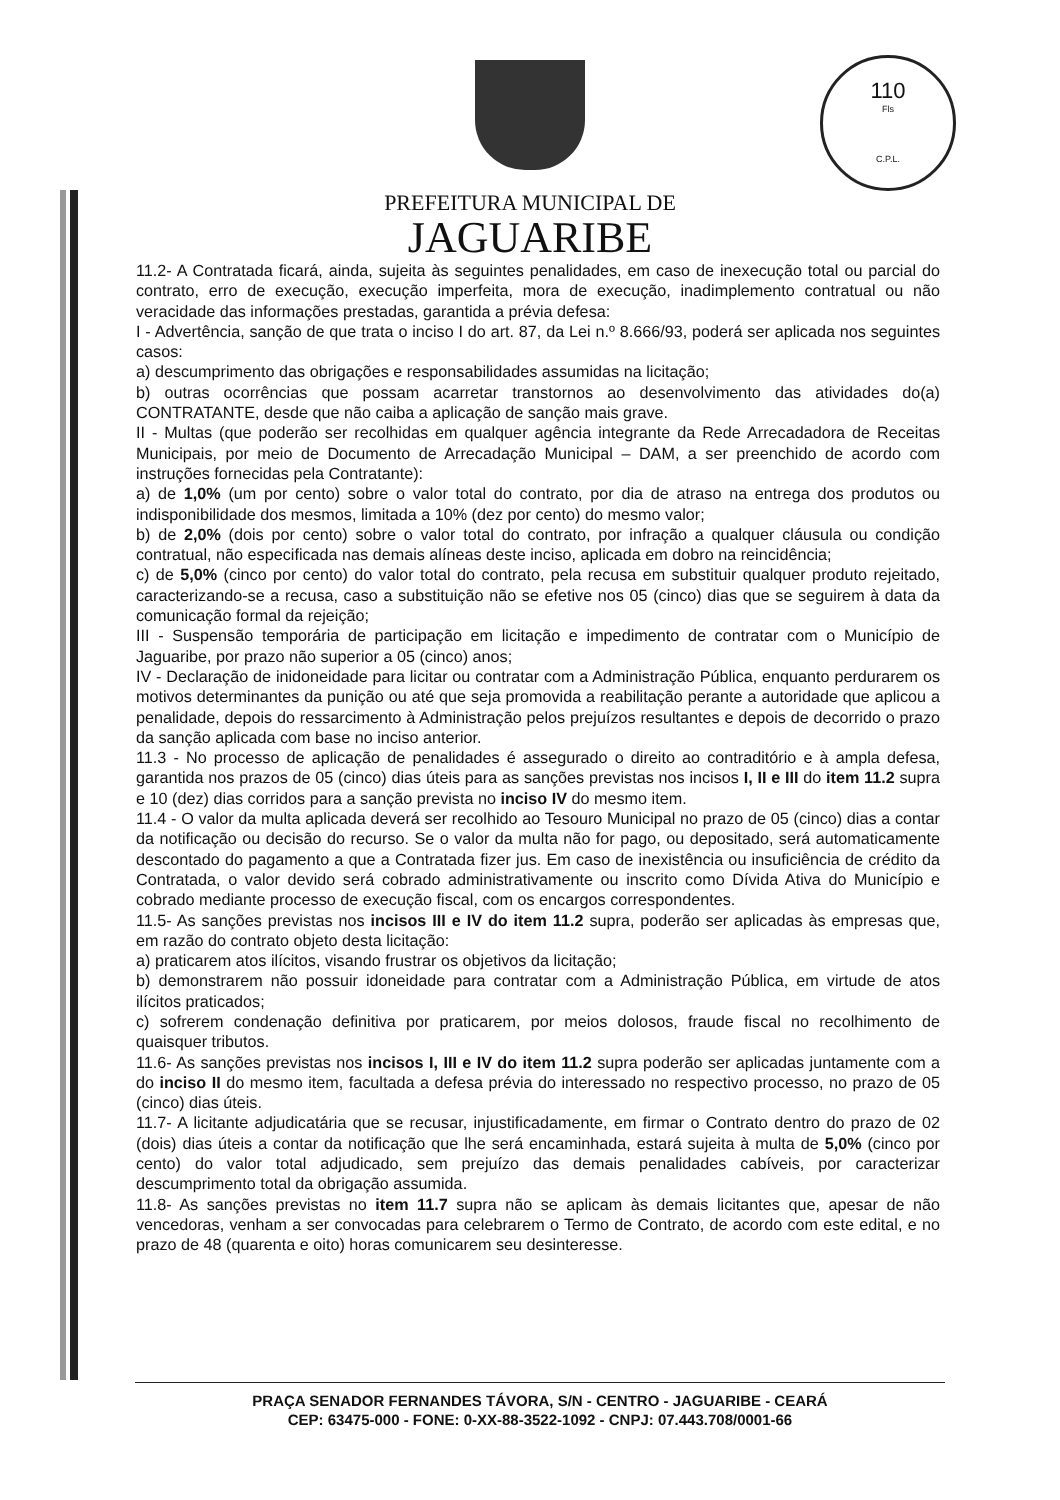110
Fls
C.P.L.
PREFEITURA MUNICIPAL DE
JAGUARIBE
11.2- A Contratada ficará, ainda, sujeita às seguintes penalidades, em caso de inexecução total ou parcial do contrato, erro de execução, execução imperfeita, mora de execução, inadimplemento contratual ou não veracidade das informações prestadas, garantida a prévia defesa:
I - Advertência, sanção de que trata o inciso I do art. 87, da Lei n.º 8.666/93, poderá ser aplicada nos seguintes casos:
a) descumprimento das obrigações e responsabilidades assumidas na licitação;
b) outras ocorrências que possam acarretar transtornos ao desenvolvimento das atividades do(a) CONTRATANTE, desde que não caiba a aplicação de sanção mais grave.
II - Multas (que poderão ser recolhidas em qualquer agência integrante da Rede Arrecadadora de Receitas Municipais, por meio de Documento de Arrecadação Municipal – DAM, a ser preenchido de acordo com instruções fornecidas pela Contratante):
a) de 1,0% (um por cento) sobre o valor total do contrato, por dia de atraso na entrega dos produtos ou indisponibilidade dos mesmos, limitada a 10% (dez por cento) do mesmo valor;
b) de 2,0% (dois por cento) sobre o valor total do contrato, por infração a qualquer cláusula ou condição contratual, não especificada nas demais alíneas deste inciso, aplicada em dobro na reincidência;
c) de 5,0% (cinco por cento) do valor total do contrato, pela recusa em substituir qualquer produto rejeitado, caracterizando-se a recusa, caso a substituição não se efetive nos 05 (cinco) dias que se seguirem à data da comunicação formal da rejeição;
III - Suspensão temporária de participação em licitação e impedimento de contratar com o Município de Jaguaribe, por prazo não superior a 05 (cinco) anos;
IV - Declaração de inidoneidade para licitar ou contratar com a Administração Pública, enquanto perdurarem os motivos determinantes da punição ou até que seja promovida a reabilitação perante a autoridade que aplicou a penalidade, depois do ressarcimento à Administração pelos prejuízos resultantes e depois de decorrido o prazo da sanção aplicada com base no inciso anterior.
11.3 - No processo de aplicação de penalidades é assegurado o direito ao contraditório e à ampla defesa, garantida nos prazos de 05 (cinco) dias úteis para as sanções previstas nos incisos I, II e III do item 11.2 supra e 10 (dez) dias corridos para a sanção prevista no inciso IV do mesmo item.
11.4 - O valor da multa aplicada deverá ser recolhido ao Tesouro Municipal no prazo de 05 (cinco) dias a contar da notificação ou decisão do recurso. Se o valor da multa não for pago, ou depositado, será automaticamente descontado do pagamento a que a Contratada fizer jus. Em caso de inexistência ou insuficiência de crédito da Contratada, o valor devido será cobrado administrativamente ou inscrito como Dívida Ativa do Município e cobrado mediante processo de execução fiscal, com os encargos correspondentes.
11.5- As sanções previstas nos incisos III e IV do item 11.2 supra, poderão ser aplicadas às empresas que, em razão do contrato objeto desta licitação:
a) praticarem atos ilícitos, visando frustrar os objetivos da licitação;
b) demonstrarem não possuir idoneidade para contratar com a Administração Pública, em virtude de atos ilícitos praticados;
c) sofrerem condenação definitiva por praticarem, por meios dolosos, fraude fiscal no recolhimento de quaisquer tributos.
11.6- As sanções previstas nos incisos I, III e IV do item 11.2 supra poderão ser aplicadas juntamente com a do inciso II do mesmo item, facultada a defesa prévia do interessado no respectivo processo, no prazo de 05 (cinco) dias úteis.
11.7- A licitante adjudicatária que se recusar, injustificadamente, em firmar o Contrato dentro do prazo de 02 (dois) dias úteis a contar da notificação que lhe será encaminhada, estará sujeita à multa de 5,0% (cinco por cento) do valor total adjudicado, sem prejuízo das demais penalidades cabíveis, por caracterizar descumprimento total da obrigação assumida.
11.8- As sanções previstas no item 11.7 supra não se aplicam às demais licitantes que, apesar de não vencedoras, venham a ser convocadas para celebrarem o Termo de Contrato, de acordo com este edital, e no prazo de 48 (quarenta e oito) horas comunicarem seu desinteresse.
PRAÇA SENADOR FERNANDES TÁVORA, S/N - CENTRO - JAGUARIBE - CEARÁ
CEP: 63475-000 - FONE: 0-XX-88-3522-1092 - CNPJ: 07.443.708/0001-66